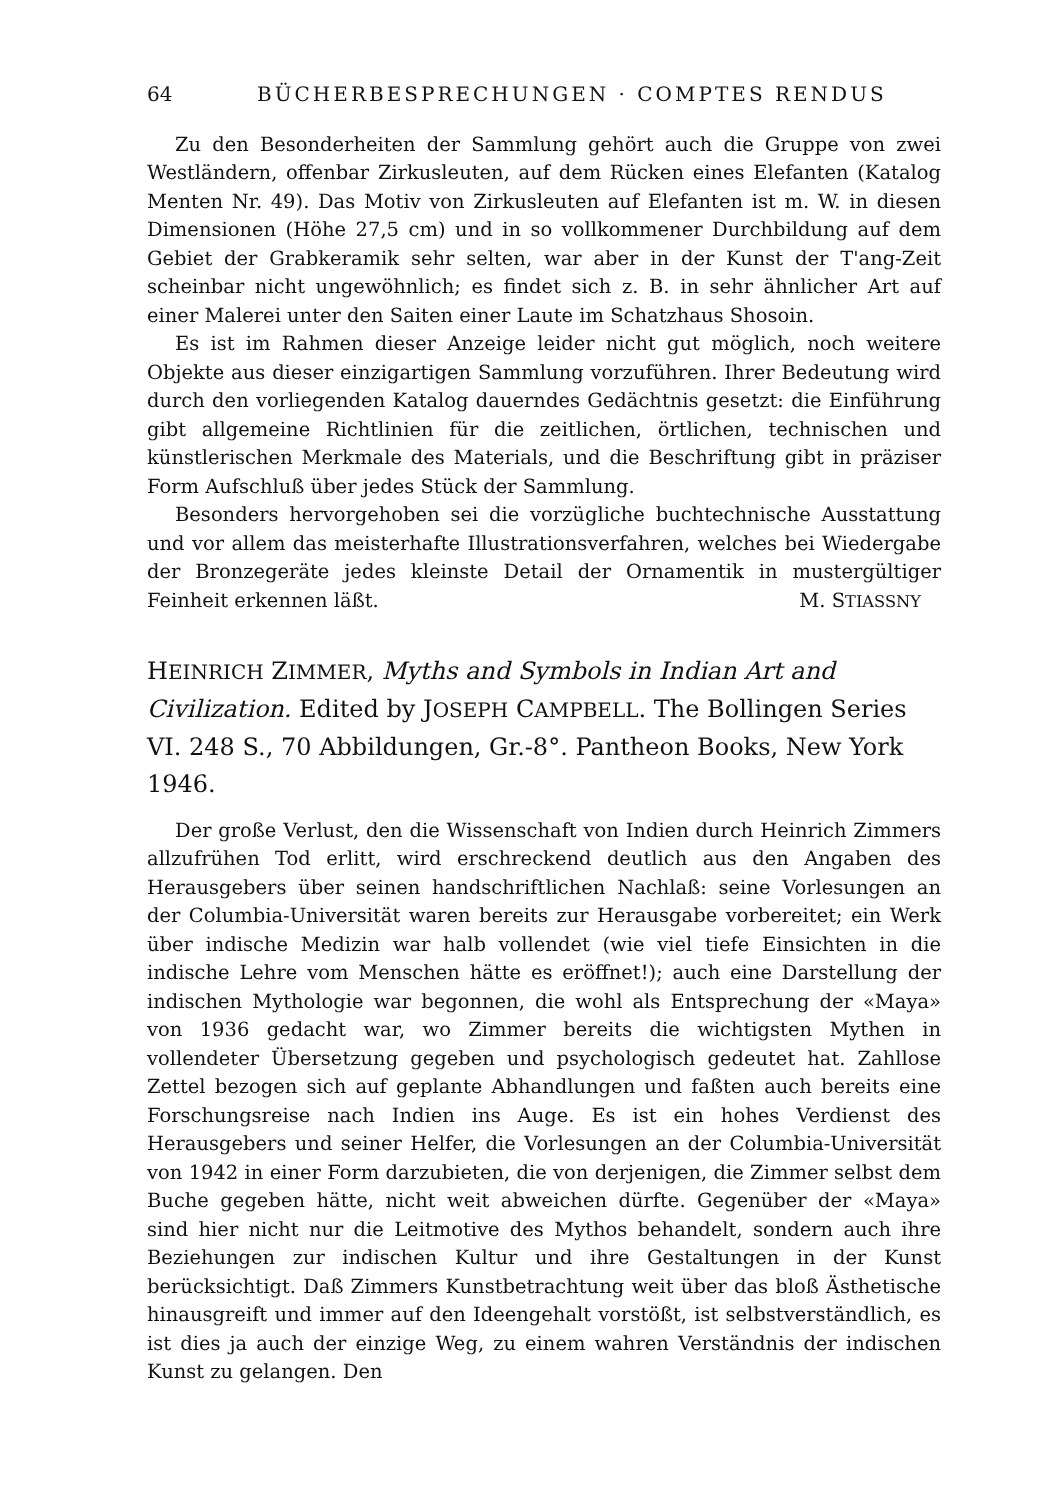64 BÜCHERBESPRECHUNGEN · COMPTES RENDUS
Zu den Besonderheiten der Sammlung gehört auch die Gruppe von zwei Westländern, offenbar Zirkusleuten, auf dem Rücken eines Elefanten (Katalog Menten Nr. 49). Das Motiv von Zirkusleuten auf Elefanten ist m. W. in diesen Dimensionen (Höhe 27,5 cm) und in so vollkommener Durchbildung auf dem Gebiet der Grabkeramik sehr selten, war aber in der Kunst der T'ang-Zeit scheinbar nicht ungewöhnlich; es findet sich z. B. in sehr ähnlicher Art auf einer Malerei unter den Saiten einer Laute im Schatzhaus Shosoin.
Es ist im Rahmen dieser Anzeige leider nicht gut möglich, noch weitere Objekte aus dieser einzigartigen Sammlung vorzuführen. Ihrer Bedeutung wird durch den vorliegenden Katalog dauerndes Gedächtnis gesetzt: die Einführung gibt allgemeine Richtlinien für die zeitlichen, örtlichen, technischen und künstlerischen Merkmale des Materials, und die Beschriftung gibt in präziser Form Aufschluß über jedes Stück der Sammlung.
Besonders hervorgehoben sei die vorzügliche buchtechnische Ausstattung und vor allem das meisterhafte Illustrationsverfahren, welches bei Wiedergabe der Bronzegeräte jedes kleinste Detail der Ornamentik in mustergültiger Feinheit erkennen läßt.
M. STIASSNY
HEINRICH ZIMMER, Myths and Symbols in Indian Art and Civilization. Edited by JOSEPH CAMPBELL. The Bollingen Series VI. 248 S., 70 Abbildungen, Gr.-8°. Pantheon Books, New York 1946.
Der große Verlust, den die Wissenschaft von Indien durch Heinrich Zimmers allzufrühen Tod erlitt, wird erschreckend deutlich aus den Angaben des Herausgebers über seinen handschriftlichen Nachlaß: seine Vorlesungen an der Columbia-Universität waren bereits zur Herausgabe vorbereitet; ein Werk über indische Medizin war halb vollendet (wie viel tiefe Einsichten in die indische Lehre vom Menschen hätte es eröffnet!); auch eine Darstellung der indischen Mythologie war begonnen, die wohl als Entsprechung der «Maya» von 1936 gedacht war, wo Zimmer bereits die wichtigsten Mythen in vollendeter Übersetzung gegeben und psychologisch gedeutet hat. Zahllose Zettel bezogen sich auf geplante Abhandlungen und faßten auch bereits eine Forschungsreise nach Indien ins Auge. Es ist ein hohes Verdienst des Herausgebers und seiner Helfer, die Vorlesungen an der Columbia-Universität von 1942 in einer Form darzubieten, die von derjenigen, die Zimmer selbst dem Buche gegeben hätte, nicht weit abweichen dürfte. Gegenüber der «Maya» sind hier nicht nur die Leitmotive des Mythos behandelt, sondern auch ihre Beziehungen zur indischen Kultur und ihre Gestaltungen in der Kunst berücksichtigt. Daß Zimmers Kunstbetrachtung weit über das bloß Ästhetische hinausgreift und immer auf den Ideengehalt vorstößt, ist selbstverständlich, es ist dies ja auch der einzige Weg, zu einem wahren Verständnis der indischen Kunst zu gelangen. Den